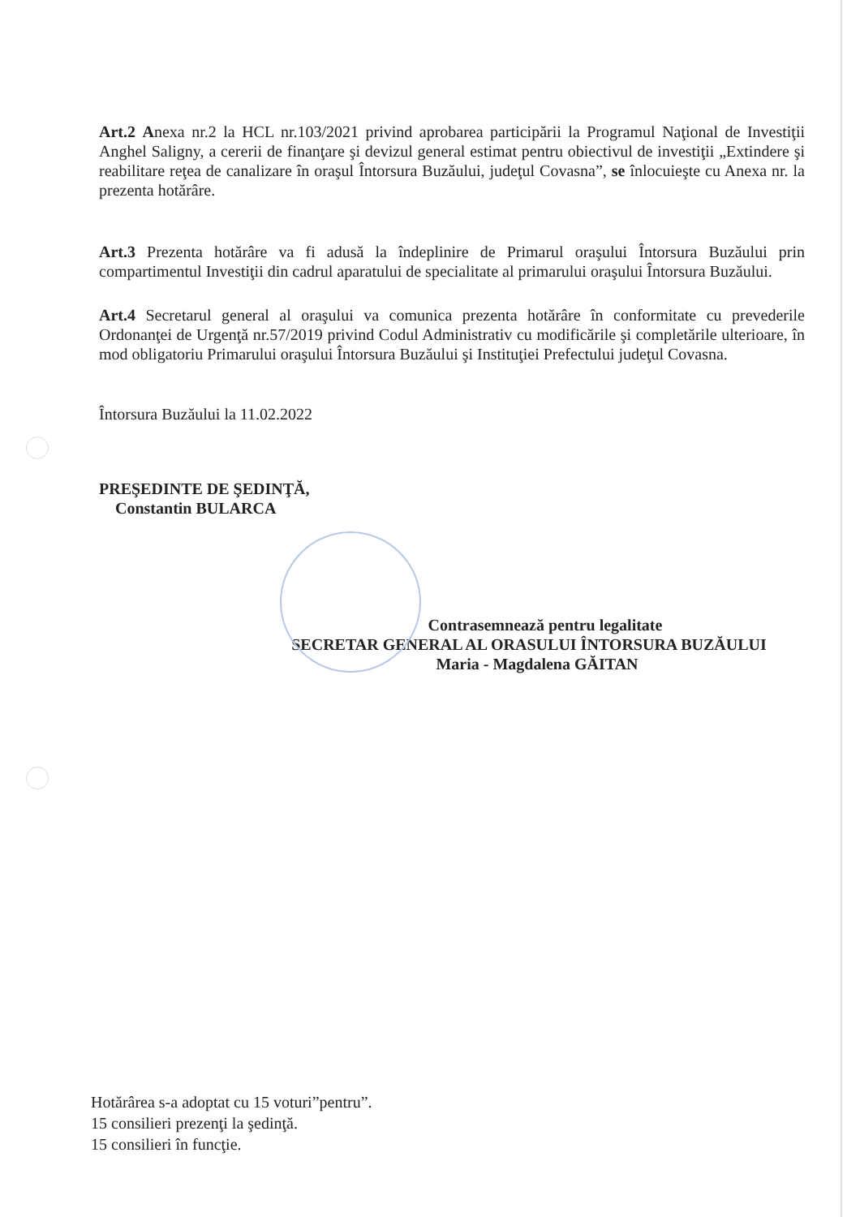Art.2 Anexa nr.2 la HCL nr.103/2021 privind aprobarea participării la Programul Naţional de Investiţii Anghel Saligny, a cererii de finanţare şi devizul general estimat pentru obiectivul de investiţii „Extindere şi reabilitare reţea de canalizare în oraşul Întorsura Buzăului, judeţul Covasna”, se înlocuieşte cu Anexa nr. la prezenta hotărâre.
Art.3 Prezenta hotărâre va fi adusă la îndeplinire de Primarul oraşului Întorsura Buzăului prin compartimentul Investiţii din cadrul aparatului de specialitate al primarului oraşului Întorsura Buzăului.
Art.4 Secretarul general al oraşului va comunica prezenta hotărâre în conformitate cu prevederile Ordonanţei de Urgenţă nr.57/2019 privind Codul Administrativ cu modificările şi completările ulterioare, în mod obligatoriu Primarului oraşului Întorsura Buzăului şi Instituţiei Prefectului judeţul Covasna.
Întorsura Buzăului la 11.02.2022
PREŞEDINTE DE ŞEDINŢĂ,
Constantin BULARCA
Contrasemnează pentru legalitate
SECRETAR GENERAL AL ORASULUI ÎNTORSURA BUZĂULUI
Maria - Magdalena GĂITAN
Hotărârea s-a adoptat cu 15 voturi”pentru”.
15 consilieri prezenţi la şedinţă.
15 consilieri în funcţie.